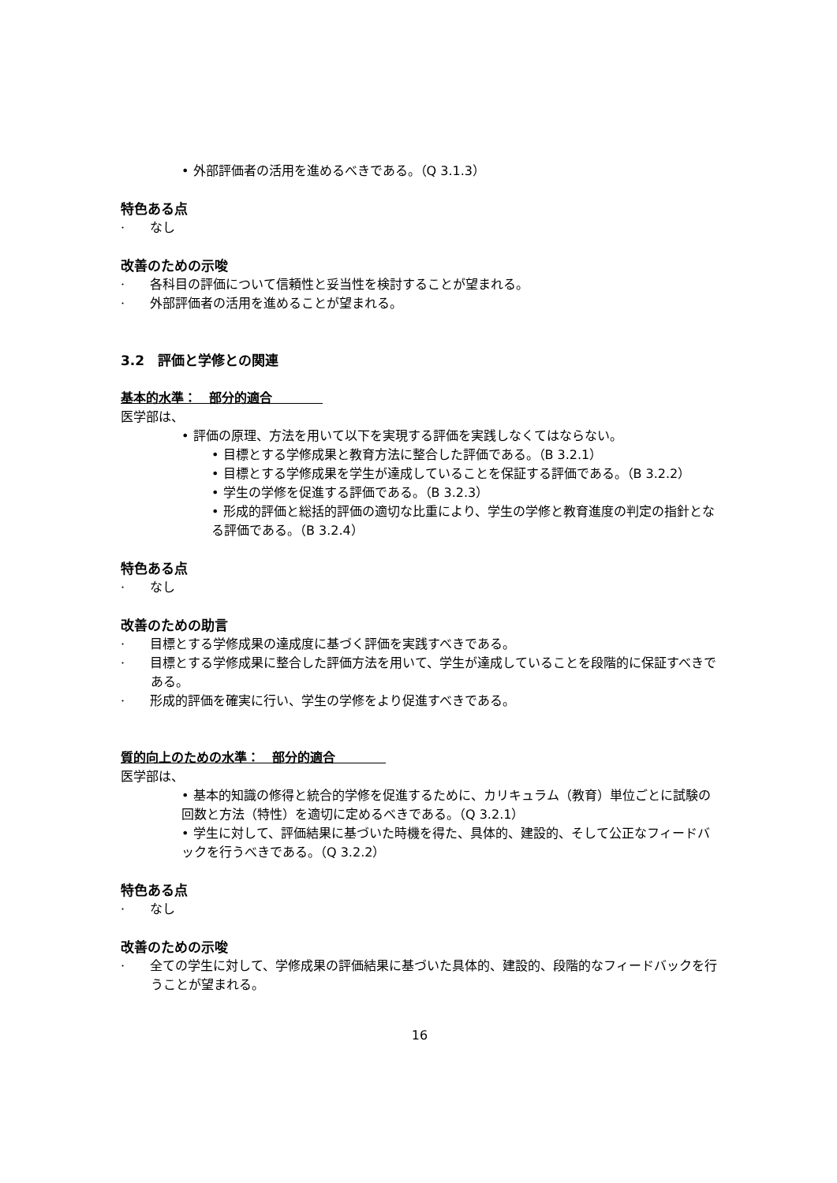• 外部評価者の活用を進めるべきである。（Q 3.1.3）
特色ある点
·　　なし
改善のための示唆
·　　各科目の評価について信頼性と妥当性を検討することが望まれる。
·　　外部評価者の活用を進めることが望まれる。
3.2　評価と学修との関連
基本的水準：　部分的適合　　　　
医学部は、
• 評価の原理、方法を用いて以下を実現する評価を実践しなくてはならない。
• 目標とする学修成果と教育方法に整合した評価である。（B 3.2.1）
• 目標とする学修成果を学生が達成していることを保証する評価である。（B 3.2.2）
• 学生の学修を促進する評価である。（B 3.2.3）
• 形成的評価と総括的評価の適切な比重により、学生の学修と教育進度の判定の指針となる評価である。（B 3.2.4）
特色ある点
·　　なし
改善のための助言
·　　目標とする学修成果の達成度に基づく評価を実践すべきである。
·　　目標とする学修成果に整合した評価方法を用いて、学生が達成していることを段階的に保証すべきである。
·　　形成的評価を確実に行い、学生の学修をより促進すべきである。
質的向上のための水準：　部分的適合　　　　
医学部は、
• 基本的知識の修得と統合的学修を促進するために、カリキュラム（教育）単位ごとに試験の回数と方法（特性）を適切に定めるべきである。（Q 3.2.1）
• 学生に対して、評価結果に基づいた時機を得た、具体的、建設的、そして公正なフィードバックを行うべきである。（Q 3.2.2）
特色ある点
·　　なし
改善のための示唆
·　　全ての学生に対して、学修成果の評価結果に基づいた具体的、建設的、段階的なフィードバックを行うことが望まれる。
16